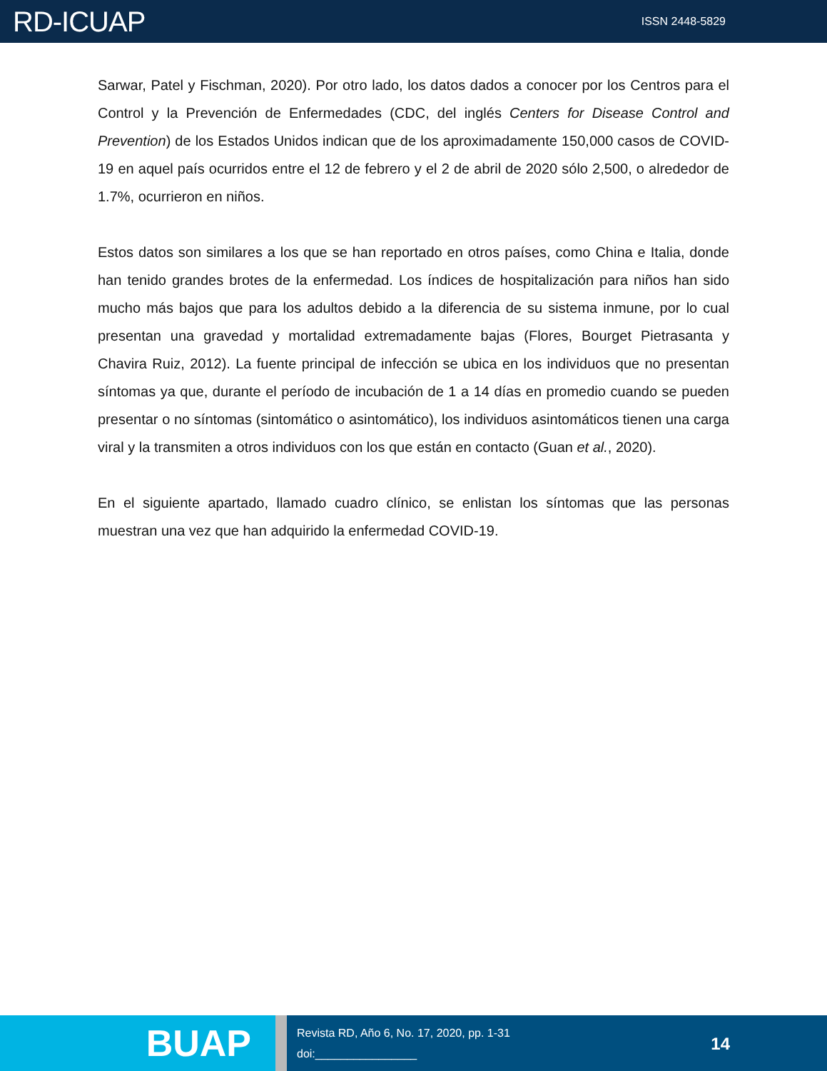RD-ICUAP
ISSN 2448-5829
Sarwar, Patel y Fischman, 2020). Por otro lado, los datos dados a conocer por los Centros para el Control y la Prevención de Enfermedades (CDC, del inglés Centers for Disease Control and Prevention) de los Estados Unidos indican que de los aproximadamente 150,000 casos de COVID-19 en aquel país ocurridos entre el 12 de febrero y el 2 de abril de 2020 sólo 2,500, o alrededor de 1.7%, ocurrieron en niños.
Estos datos son similares a los que se han reportado en otros países, como China e Italia, donde han tenido grandes brotes de la enfermedad. Los índices de hospitalización para niños han sido mucho más bajos que para los adultos debido a la diferencia de su sistema inmune, por lo cual presentan una gravedad y mortalidad extremadamente bajas (Flores, Bourget Pietrasanta y Chavira Ruiz, 2012). La fuente principal de infección se ubica en los individuos que no presentan síntomas ya que, durante el período de incubación de 1 a 14 días en promedio cuando se pueden presentar o no síntomas (sintomático o asintomático), los individuos asintomáticos tienen una carga viral y la transmiten a otros individuos con los que están en contacto (Guan et al., 2020).
En el siguiente apartado, llamado cuadro clínico, se enlistan los síntomas que las personas muestran una vez que han adquirido la enfermedad COVID-19.
BUAP
Revista RD, Año 6, No. 17, 2020, pp. 1-31
doi:________________
14